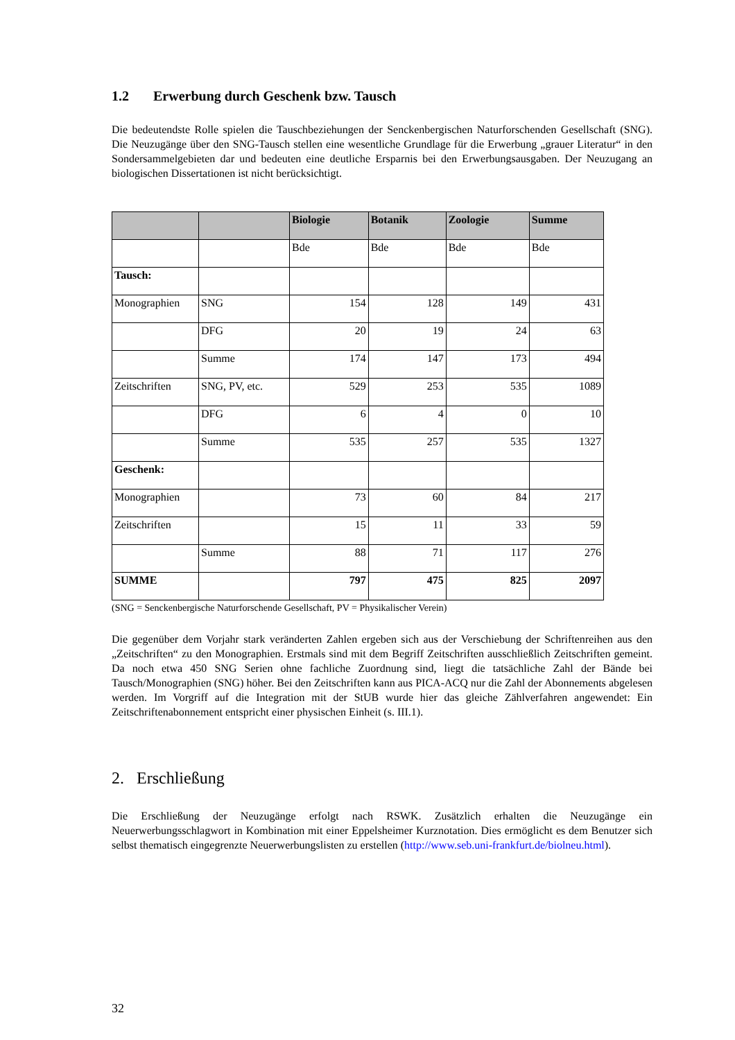1.2 Erwerbung durch Geschenk bzw. Tausch
Die bedeutendste Rolle spielen die Tauschbeziehungen der Senckenbergischen Naturforschenden Gesellschaft (SNG). Die Neuzugänge über den SNG-Tausch stellen eine wesentliche Grundlage für die Erwerbung „grauer Literatur“ in den Sondersammelgebieten dar und bedeuten eine deutliche Ersparnis bei den Erwerbungsausgaben. Der Neuzugang an biologischen Dissertationen ist nicht berücksichtigt.
| | | Biologie | Botanik | Zoologie | Summe |
| --- | --- | --- | --- | --- | --- |
| | | Bde | Bde | Bde | Bde |
| Tausch: | | | | | |
| Monographien | SNG | 154 | 128 | 149 | 431 |
| | DFG | 20 | 19 | 24 | 63 |
| | Summe | 174 | 147 | 173 | 494 |
| Zeitschriften | SNG, PV, etc. | 529 | 253 | 535 | 1089 |
| | DFG | 6 | 4 | 0 | 10 |
| | Summe | 535 | 257 | 535 | 1327 |
| Geschenk: | | | | | |
| Monographien | | 73 | 60 | 84 | 217 |
| Zeitschriften | | 15 | 11 | 33 | 59 |
| | Summe | 88 | 71 | 117 | 276 |
| SUMME | | 797 | 475 | 825 | 2097 |
(SNG = Senckenbergische Naturforschende Gesellschaft, PV = Physikalischer Verein)
Die gegenüber dem Vorjahr stark veränderten Zahlen ergeben sich aus der Verschiebung der Schriftenreihen aus den „Zeitschriften“ zu den Monographien. Erstmals sind mit dem Begriff Zeitschriften ausschließlich Zeitschriften gemeint. Da noch etwa 450 SNG Serien ohne fachliche Zuordnung sind, liegt die tatsächliche Zahl der Bände bei Tausch/Monographien (SNG) höher. Bei den Zeitschriften kann aus PICA-ACQ nur die Zahl der Abonnements abgelesen werden. Im Vorgriff auf die Integration mit der StUB wurde hier das gleiche Zählverfahren angewendet: Ein Zeitschriftenabonnement entspricht einer physischen Einheit (s. III.1).
2. Erschließung
Die Erschließung der Neuzugänge erfolgt nach RSWK. Zusätzlich erhalten die Neuzugänge ein Neuerwerbungsschlagwort in Kombination mit einer Eppelsheimer Kurznotation. Dies ermöglicht es dem Benutzer sich selbst thematisch eingegrenzte Neuerwerbungslisten zu erstellen (http://www.seb.uni-frankfurt.de/biolneu.html).
32